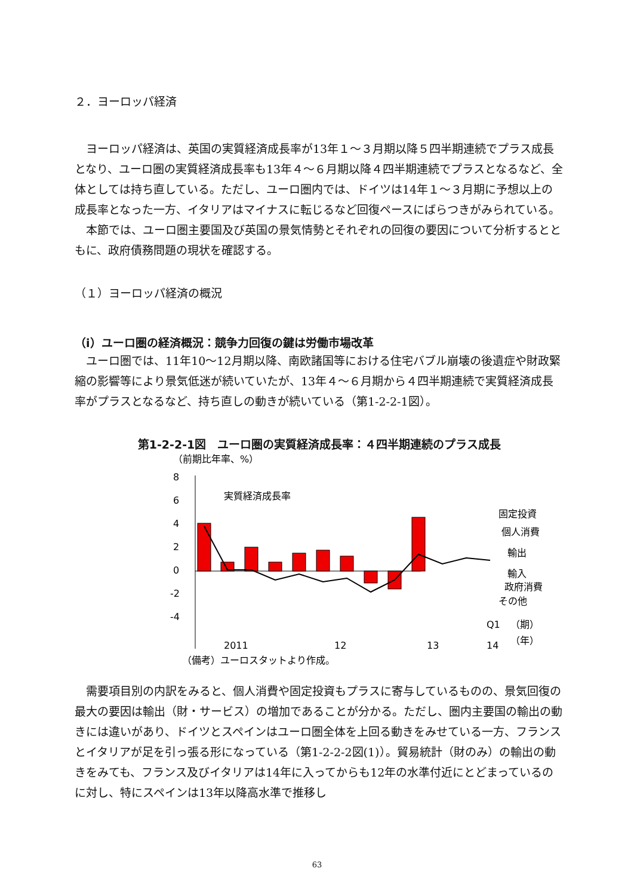２．ヨーロッパ経済
ヨーロッパ経済は、英国の実質経済成長率が13年１～３月期以降５四半期連続でプラス成長となり、ユーロ圏の実質経済成長率も13年４～６月期以降４四半期連続でプラスとなるなど、全体としては持ち直している。ただし、ユーロ圏内では、ドイツは14年１～３月期に予想以上の成長率となった一方、イタリアはマイナスに転じるなど回復ペースにばらつきがみられている。
本節では、ユーロ圏主要国及び英国の景気情勢とそれぞれの回復の要因について分析するとともに、政府債務問題の現状を確認する。
（１）ヨーロッパ経済の概況
（i）ユーロ圏の経済概況：競争力回復の鍵は労働市場改革
ユーロ圏では、11年10～12月期以降、南欧諸国等における住宅バブル崩壊の後遺症や財政緊縮の影響等により景気低迷が続いていたが、13年４～６月期から４四半期連続で実質経済成長率がプラスとなるなど、持ち直しの動きが続いている（第1-2-2-1図）。
第1-2-2-1図　ユーロ圏の実質経済成長率：４四半期連続のプラス成長
（前期比年率、%）
8
6
4
2
0
-2
-4
実質経済成長率
固定投資
個人消費
輸出
輸入
政府消費
その他
2011
12
13
14
Q1
（期）
（年）
（備考）ユーロスタットより作成。
需要項目別の内訳をみると、個人消費や固定投資もプラスに寄与しているものの、景気回復の最大の要因は輸出（財・サービス）の増加であることが分かる。ただし、圏内主要国の輸出の動きには違いがあり、ドイツとスペインはユーロ圏全体を上回る動きをみせている一方、フランスとイタリアが足を引っ張る形になっている（第1-2-2-2図(1)）。貿易統計（財のみ）の輸出の動きをみても、フランス及びイタリアは14年に入ってからも12年の水準付近にとどまっているのに対し、特にスペインは13年以降高水準で推移し
63